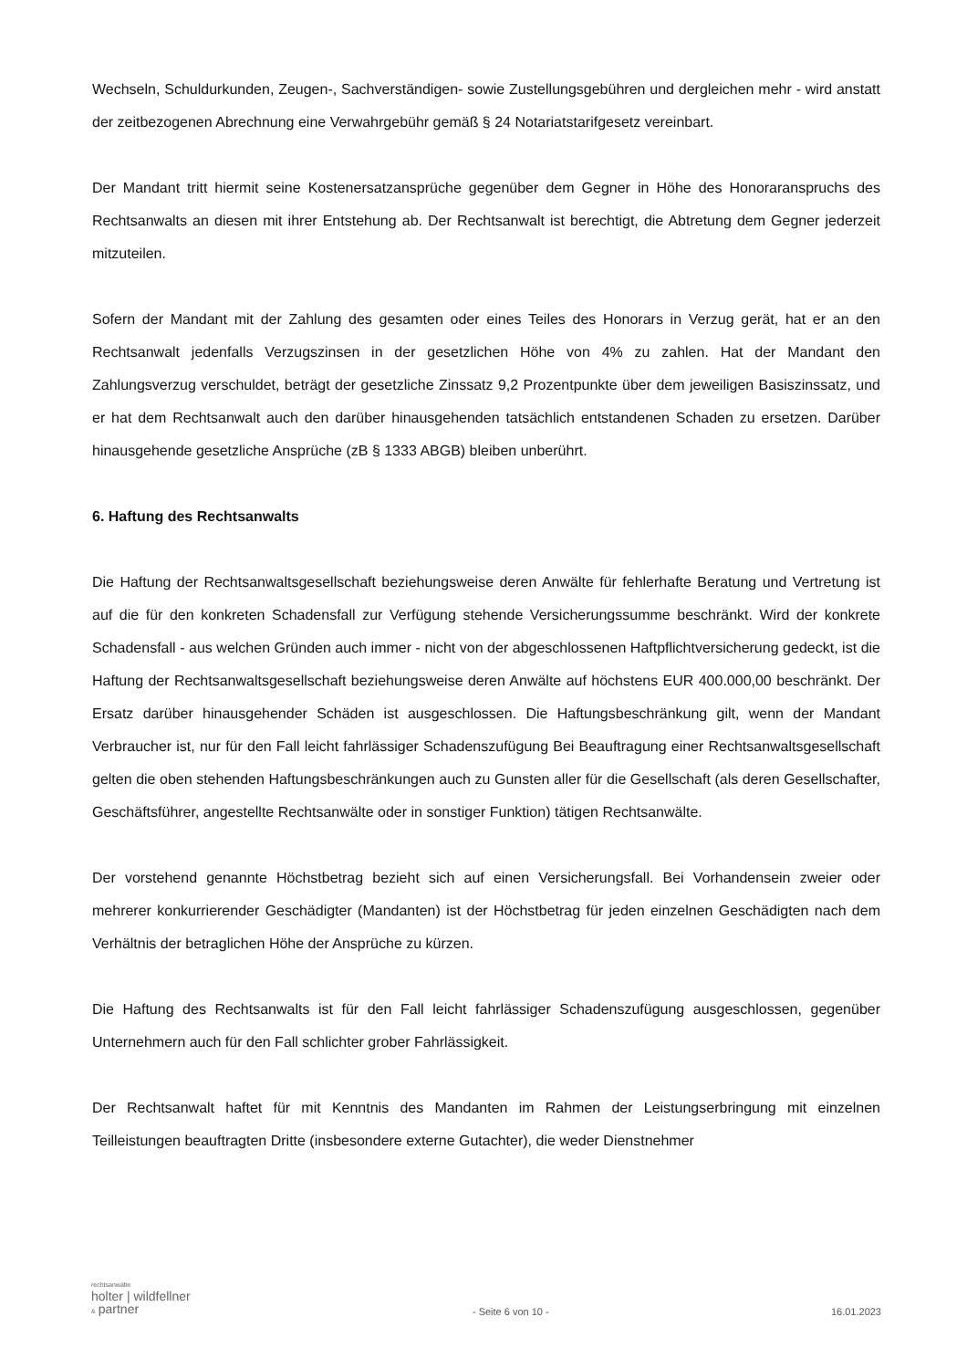Wechseln, Schuldurkunden, Zeugen-, Sachverständigen- sowie Zustellungsgebühren und dergleichen mehr - wird anstatt der zeitbezogenen Abrechnung eine Verwahrgebühr gemäß § 24 Notariatstarifgesetz vereinbart.
Der Mandant tritt hiermit seine Kostenersatzansprüche gegenüber dem Gegner in Höhe des Honoraranspruchs des Rechtsanwalts an diesen mit ihrer Entstehung ab. Der Rechtsanwalt ist berechtigt, die Abtretung dem Gegner jederzeit mitzuteilen.
Sofern der Mandant mit der Zahlung des gesamten oder eines Teiles des Honorars in Verzug gerät, hat er an den Rechtsanwalt jedenfalls Verzugszinsen in der gesetzlichen Höhe von 4% zu zahlen. Hat der Mandant den Zahlungsverzug verschuldet, beträgt der gesetzliche Zinssatz 9,2 Prozentpunkte über dem jeweiligen Basiszinssatz, und er hat dem Rechtsanwalt auch den darüber hinausgehenden tatsächlich entstandenen Schaden zu ersetzen. Darüber hinausgehende gesetzliche Ansprüche (zB § 1333 ABGB) bleiben unberührt.
6. Haftung des Rechtsanwalts
Die Haftung der Rechtsanwaltsgesellschaft beziehungsweise deren Anwälte für fehlerhafte Beratung und Vertretung ist auf die für den konkreten Schadensfall zur Verfügung stehende Versicherungssumme beschränkt. Wird der konkrete Schadensfall - aus welchen Gründen auch immer - nicht von der abgeschlossenen Haftpflichtversicherung gedeckt, ist die Haftung der Rechtsanwaltsgesellschaft beziehungsweise deren Anwälte auf höchstens EUR 400.000,00 beschränkt. Der Ersatz darüber hinausgehender Schäden ist ausgeschlossen. Die Haftungsbeschränkung gilt, wenn der Mandant Verbraucher ist, nur für den Fall leicht fahrlässiger Schadenszufügung Bei Beauftragung einer Rechtsanwaltsgesellschaft gelten die oben stehenden Haftungsbeschränkungen auch zu Gunsten aller für die Gesellschaft (als deren Gesellschafter, Geschäftsführer, angestellte Rechtsanwälte oder in sonstiger Funktion) tätigen Rechtsanwälte.
Der vorstehend genannte Höchstbetrag bezieht sich auf einen Versicherungsfall. Bei Vorhandensein zweier oder mehrerer konkurrierender Geschädigter (Mandanten) ist der Höchstbetrag für jeden einzelnen Geschädigten nach dem Verhältnis der betraglichen Höhe der Ansprüche zu kürzen.
Die Haftung des Rechtsanwalts ist für den Fall leicht fahrlässiger Schadenszufügung ausgeschlossen, gegenüber Unternehmern auch für den Fall schlichter grober Fahrlässigkeit.
Der Rechtsanwalt haftet für mit Kenntnis des Mandanten im Rahmen der Leistungserbringung mit einzelnen Teilleistungen beauftragten Dritte (insbesondere externe Gutachter), die weder Dienstnehmer
rechtsanwälte
holter | wildfellner
& partner
- Seite 6 von 10 -
16.01.2023